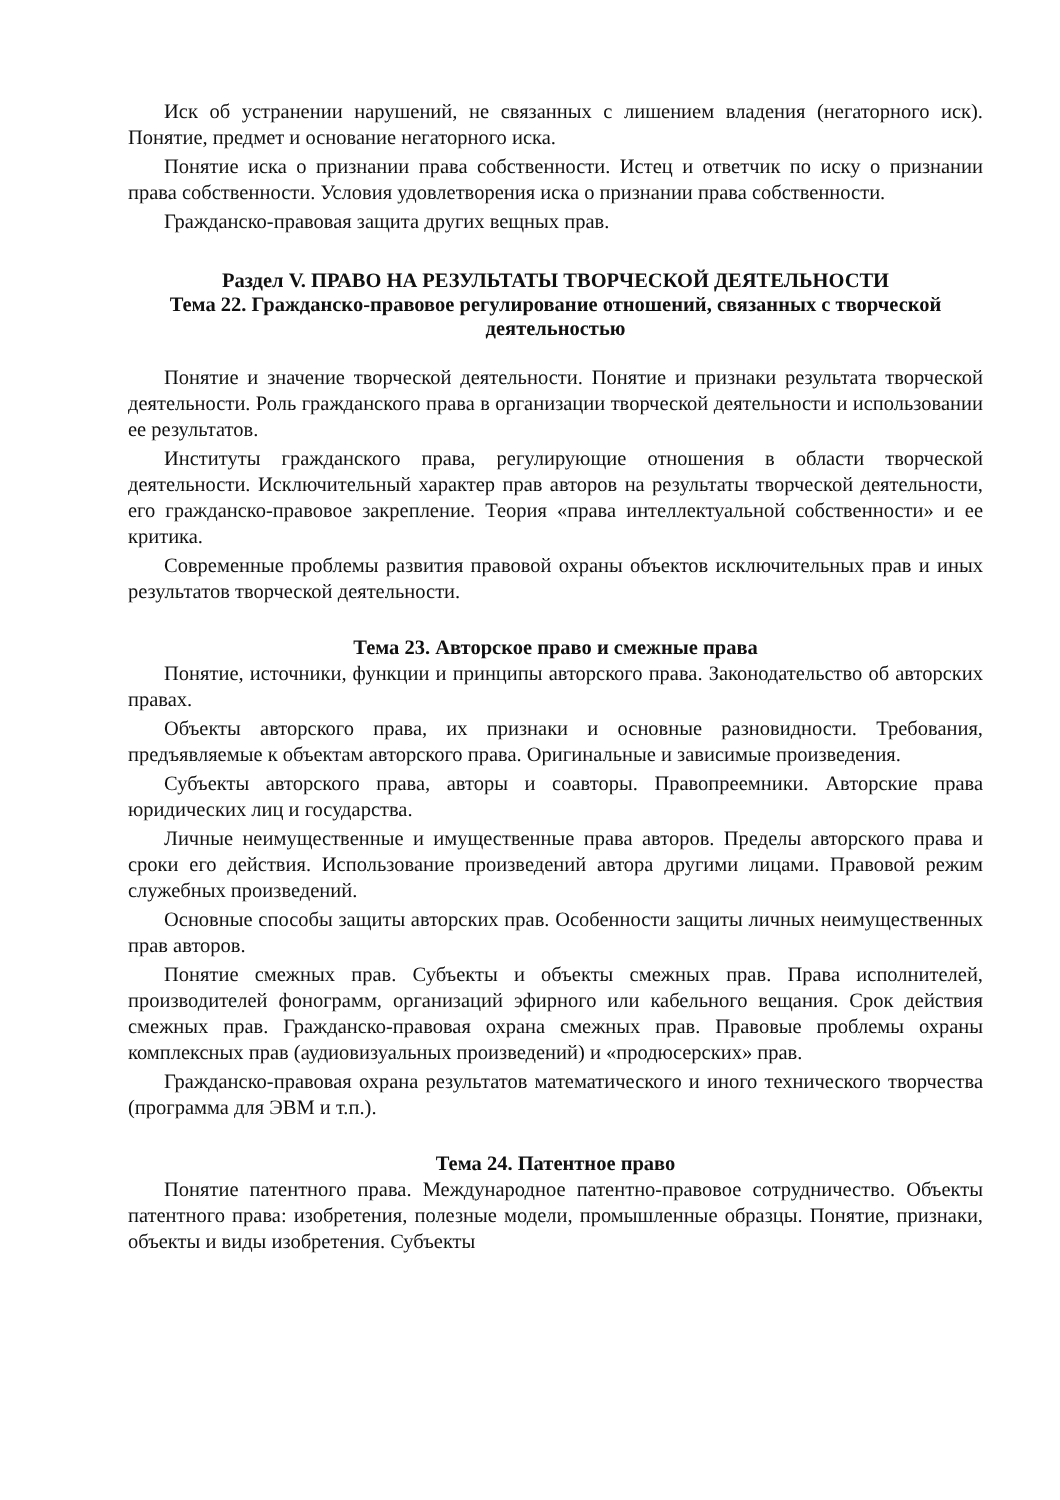Иск об устранении нарушений, не связанных с лишением владения (негаторного иск). Понятие, предмет и основание негаторного иска.
Понятие иска о признании права собственности. Истец и ответчик по иску о признании права собственности. Условия удовлетворения иска о признании права собственности.
Гражданско-правовая защита других вещных прав.
Раздел V. ПРАВО НА РЕЗУЛЬТАТЫ ТВОРЧЕСКОЙ ДЕЯТЕЛЬНОСТИ
Тема 22. Гражданско-правовое регулирование отношений, связанных с творческой деятельностью
Понятие и значение творческой деятельности. Понятие и признаки результата творческой деятельности. Роль гражданского права в организации творческой деятельности и использовании ее результатов.
Институты гражданского права, регулирующие отношения в области творческой деятельности. Исключительный характер прав авторов на результаты творческой деятельности, его гражданско-правовое закрепление. Теория «права интеллектуальной собственности» и ее критика.
Современные проблемы развития правовой охраны объектов исключительных прав и иных результатов творческой деятельности.
Тема 23. Авторское право и смежные права
Понятие, источники, функции и принципы авторского права. Законодательство об авторских правах.
Объекты авторского права, их признаки и основные разновидности. Требования, предъявляемые к объектам авторского права. Оригинальные и зависимые произведения.
Субъекты авторского права, авторы и соавторы. Правопреемники. Авторские права юридических лиц и государства.
Личные неимущественные и имущественные права авторов. Пределы авторского права и сроки его действия. Использование произведений автора другими лицами. Правовой режим служебных произведений.
Основные способы защиты авторских прав. Особенности защиты личных неимущественных прав авторов.
Понятие смежных прав. Субъекты и объекты смежных прав. Права исполнителей, производителей фонограмм, организаций эфирного или кабельного вещания. Срок действия смежных прав. Гражданско-правовая охрана смежных прав. Правовые проблемы охраны комплексных прав (аудиовизуальных произведений) и «продюсерских» прав.
Гражданско-правовая охрана результатов математического и иного технического творчества (программа для ЭВМ и т.п.).
Тема 24. Патентное право
Понятие патентного права. Международное патентно-правовое сотрудничество. Объекты патентного права: изобретения, полезные модели, промышленные образцы. Понятие, признаки, объекты и виды изобретения. Субъекты